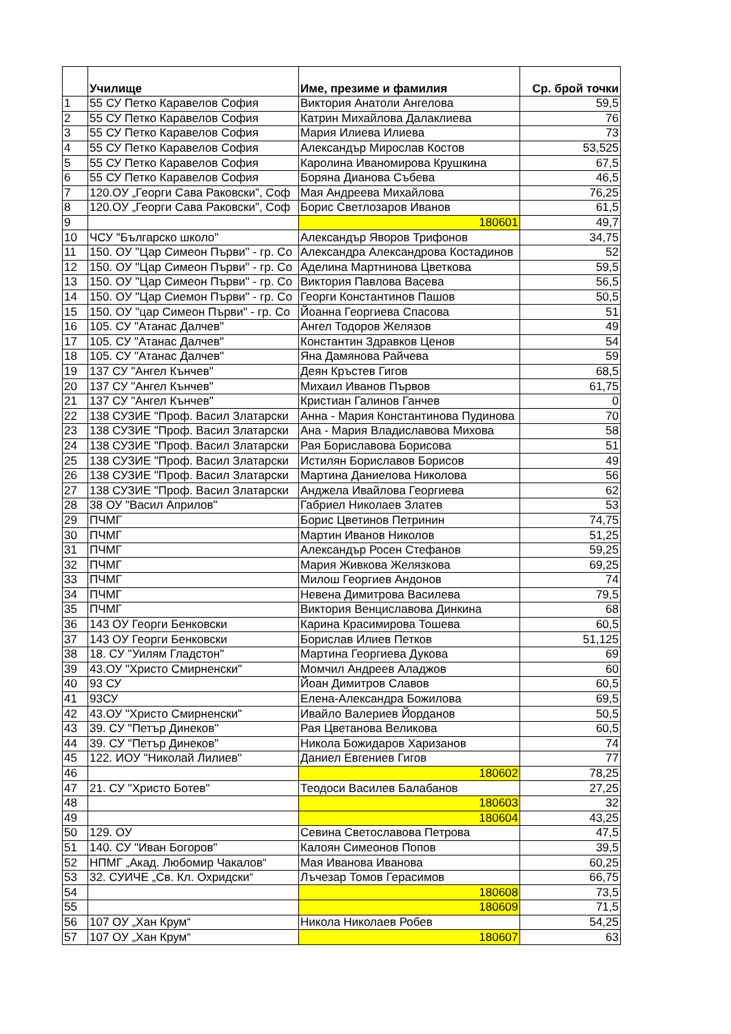| | Училище | Име, презиме и фамилия | Ср. брой точки |
| --- | --- | --- | --- |
| 1 | 55 СУ Петко Каравелов София | Виктория Анатоли Ангелова | 59,5 |
| 2 | 55 СУ Петко Каравелов София | Катрин Михайлова Далаклиева | 76 |
| 3 | 55 СУ Петко Каравелов София | Мария Илиева Илиева | 73 |
| 4 | 55 СУ Петко Каравелов София | Александър Мирослав Костов | 53,525 |
| 5 | 55 СУ Петко Каравелов София | Каролина Иваномирова Крушкина | 67,5 |
| 6 | 55 СУ Петко Каравелов София | Боряна Дианова Събева | 46,5 |
| 7 | 120.ОУ „Георги Сава Раковски”, Соф | Мая Андреева Михайлова | 76,25 |
| 8 | 120.ОУ „Георги Сава Раковски”, Соф | Борис Светлозаров Иванов | 61,5 |
| 9 | | 180601 | 49,7 |
| 10 | ЧСУ "Българско школо" | Александър Яворов Трифонов | 34,75 |
| 11 | 150. ОУ "Цар Симеон Първи" - гр. Со | Александра Александрова Костадинов | 52 |
| 12 | 150. ОУ "Цар Симеон Първи" - гр. Со | Аделина Мартнинова Цветкова | 59,5 |
| 13 | 150. ОУ "Цар Симеон Първи" - гр. Со | Виктория Павлова Васева | 56,5 |
| 14 | 150. ОУ "Цар Сиемон Първи" - гр. Со | Георги Константинов Пашов | 50,5 |
| 15 | 150. ОУ "цар Симеон Първи" - гр. Со | Йоанна Георгиева Спасова | 51 |
| 16 | 105. СУ "Атанас Далчев" | Ангел Тодоров Желязов | 49 |
| 17 | 105. СУ "Атанас Далчев" | Константин Здравков Ценов | 54 |
| 18 | 105. СУ "Атанас Далчев" | Яна Дамянова Райчева | 59 |
| 19 | 137 СУ "Ангел Кънчев" | Деян Кръстев Гигов | 68,5 |
| 20 | 137 СУ "Ангел Кънчев" | Михаил Иванов Първов | 61,75 |
| 21 | 137 СУ "Ангел Кънчев" | Кристиан Галинов Ганчев | 0 |
| 22 | 138 СУЗИЕ "Проф. Васил Златарски | Анна - Мария Константинова Пудинова | 70 |
| 23 | 138 СУЗИЕ "Проф. Васил Златарски | Ана - Мария Владиславова Михова | 58 |
| 24 | 138 СУЗИЕ "Проф. Васил Златарски | Рая Бориславова Борисова | 51 |
| 25 | 138 СУЗИЕ "Проф. Васил Златарски | Истилян Бориславов Борисов | 49 |
| 26 | 138 СУЗИЕ "Проф. Васил Златарски | Мартина Даниелова Николова | 56 |
| 27 | 138 СУЗИЕ "Проф. Васил Златарски | Анджела Ивайлова Георгиева | 62 |
| 28 | 38 ОУ "Васил Априлов" | Габриел Николаев Златев | 53 |
| 29 | ПЧМГ | Борис Цветинов Петринин | 74,75 |
| 30 | ПЧМГ | Мартин Иванов Николов | 51,25 |
| 31 | ПЧМГ | Александър Росен Стефанов | 59,25 |
| 32 | ПЧМГ | Мария Живкова Желязкова | 69,25 |
| 33 | ПЧМГ | Милош Георгиев Андонов | 74 |
| 34 | ПЧМГ | Невена Димитрова Василева | 79,5 |
| 35 | ПЧМГ | Виктория Венциславова Динкина | 68 |
| 36 | 143 ОУ Георги Бенковски | Карина Красимирова Тошева | 60,5 |
| 37 | 143 ОУ Георги Бенковски | Борислав Илиев Петков | 51,125 |
| 38 | 18. СУ "Уилям Гладстон" | Мартина Георгиева Дукова | 69 |
| 39 | 43.ОУ "Христо Смирненски" | Момчил Андреев Аладжов | 60 |
| 40 | 93 СУ | Йоан Димитров Славов | 60,5 |
| 41 | 93СУ | Елена-Александра Божилова | 69,5 |
| 42 | 43.ОУ "Христо Смирненски" | Ивайло Валериев Йорданов | 50,5 |
| 43 | 39. СУ "Петър Динеков" | Рая Цветанова Великова | 60,5 |
| 44 | 39. СУ "Петър Динеков" | Никола Божидаров Харизанов | 74 |
| 45 | 122. ИОУ "Николай Лилиев" | Даниел Евгениев Гигов | 77 |
| 46 | | 180602 | 78,25 |
| 47 | 21. СУ "Христо Ботев" | Теодоси Василев Балабанов | 27,25 |
| 48 | | 180603 | 32 |
| 49 | | 180604 | 43,25 |
| 50 | 129. ОУ | Севина Светославова Петрова | 47,5 |
| 51 | 140. СУ "Иван Богоров" | Калоян Симеонов Попов | 39,5 |
| 52 | НПМГ „Акад. Любомир Чакалов“ | Мая Иванова Иванова | 60,25 |
| 53 | 32. СУИЧЕ „Св. Кл. Охридски“ | Лъчезар Томов Герасимов | 66,75 |
| 54 | | 180608 | 73,5 |
| 55 | | 180609 | 71,5 |
| 56 | 107 ОУ „Хан Крум“ | Никола Николаев Робев | 54,25 |
| 57 | 107 ОУ „Хан Крум“ | 180607 | 63 |